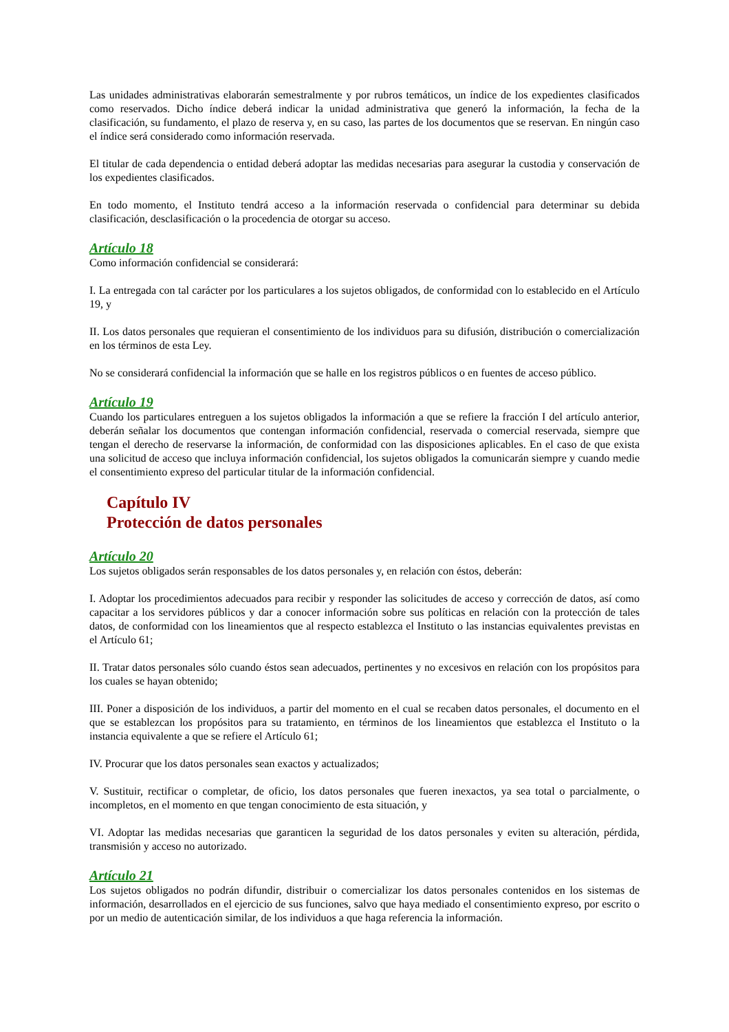Las unidades administrativas elaborarán semestralmente y por rubros temáticos, un índice de los expedientes clasificados como reservados. Dicho índice deberá indicar la unidad administrativa que generó la información, la fecha de la clasificación, su fundamento, el plazo de reserva y, en su caso, las partes de los documentos que se reservan. En ningún caso el índice será considerado como información reservada.
El titular de cada dependencia o entidad deberá adoptar las medidas necesarias para asegurar la custodia y conservación de los expedientes clasificados.
En todo momento, el Instituto tendrá acceso a la información reservada o confidencial para determinar su debida clasificación, desclasificación o la procedencia de otorgar su acceso.
Artículo 18
Como información confidencial se considerará:
I. La entregada con tal carácter por los particulares a los sujetos obligados, de conformidad con lo establecido en el Artículo 19, y
II. Los datos personales que requieran el consentimiento de los individuos para su difusión, distribución o comercialización en los términos de esta Ley.
No se considerará confidencial la información que se halle en los registros públicos o en fuentes de acceso público.
Artículo 19
Cuando los particulares entreguen a los sujetos obligados la información a que se refiere la fracción I del artículo anterior, deberán señalar los documentos que contengan información confidencial, reservada o comercial reservada, siempre que tengan el derecho de reservarse la información, de conformidad con las disposiciones aplicables. En el caso de que exista una solicitud de acceso que incluya información confidencial, los sujetos obligados la comunicarán siempre y cuando medie el consentimiento expreso del particular titular de la información confidencial.
Capítulo IV
Protección de datos personales
Artículo 20
Los sujetos obligados serán responsables de los datos personales y, en relación con éstos, deberán:
I. Adoptar los procedimientos adecuados para recibir y responder las solicitudes de acceso y corrección de datos, así como capacitar a los servidores públicos y dar a conocer información sobre sus políticas en relación con la protección de tales datos, de conformidad con los lineamientos que al respecto establezca el Instituto o las instancias equivalentes previstas en el Artículo 61;
II. Tratar datos personales sólo cuando éstos sean adecuados, pertinentes y no excesivos en relación con los propósitos para los cuales se hayan obtenido;
III. Poner a disposición de los individuos, a partir del momento en el cual se recaben datos personales, el documento en el que se establezcan los propósitos para su tratamiento, en términos de los lineamientos que establezca el Instituto o la instancia equivalente a que se refiere el Artículo 61;
IV. Procurar que los datos personales sean exactos y actualizados;
V. Sustituir, rectificar o completar, de oficio, los datos personales que fueren inexactos, ya sea total o parcialmente, o incompletos, en el momento en que tengan conocimiento de esta situación, y
VI. Adoptar las medidas necesarias que garanticen la seguridad de los datos personales y eviten su alteración, pérdida, transmisión y acceso no autorizado.
Artículo 21
Los sujetos obligados no podrán difundir, distribuir o comercializar los datos personales contenidos en los sistemas de información, desarrollados en el ejercicio de sus funciones, salvo que haya mediado el consentimiento expreso, por escrito o por un medio de autenticación similar, de los individuos a que haga referencia la información.